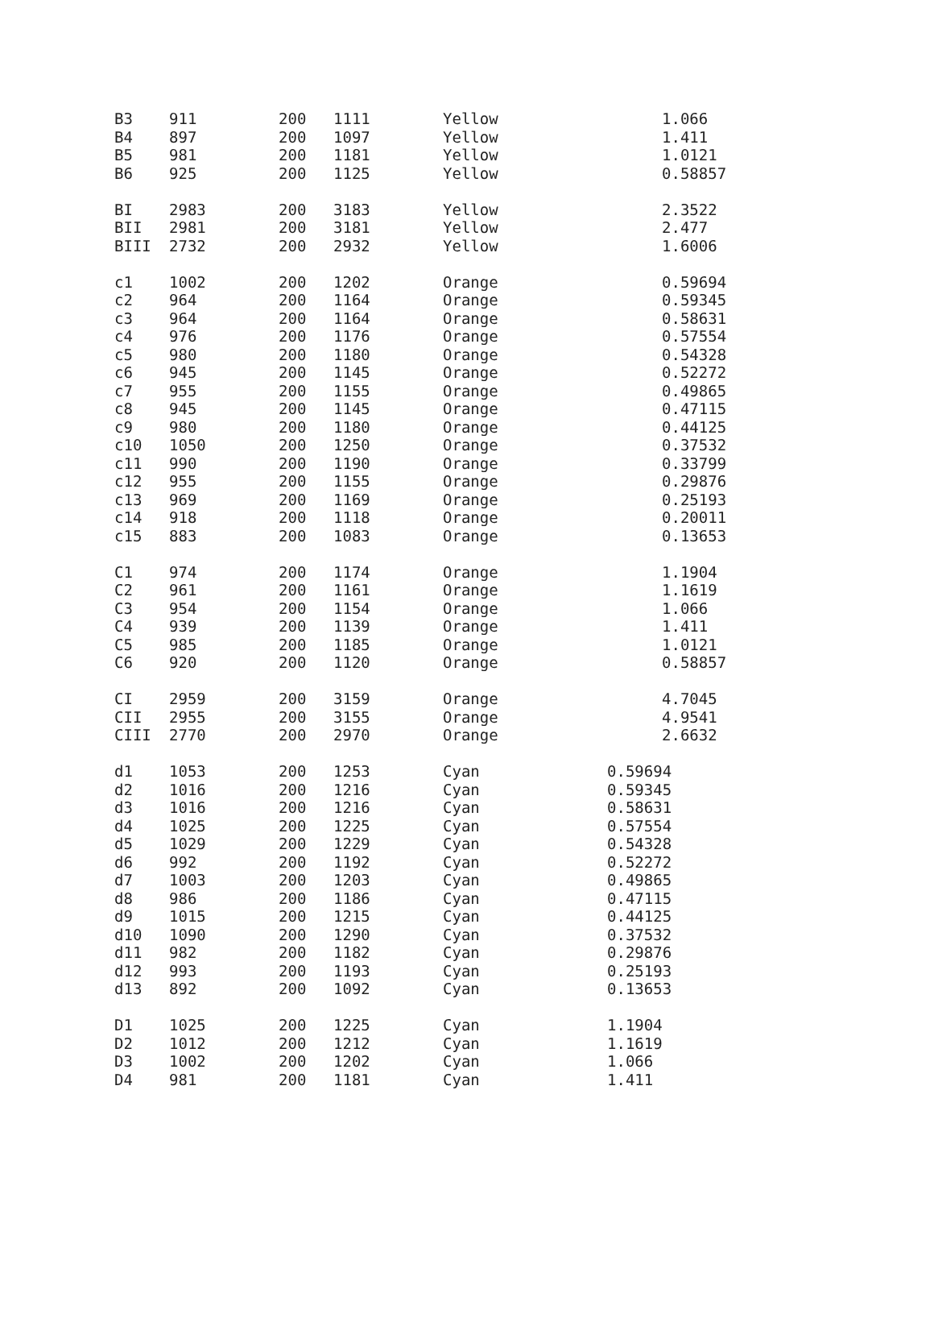| B3 | 911 | 200 | 1111 | Yellow | 1.066 |
| B4 | 897 | 200 | 1097 | Yellow | 1.411 |
| B5 | 981 | 200 | 1181 | Yellow | 1.0121 |
| B6 | 925 | 200 | 1125 | Yellow | 0.58857 |
| BI | 2983 | 200 | 3183 | Yellow | 2.3522 |
| BII | 2981 | 200 | 3181 | Yellow | 2.477 |
| BIII | 2732 | 200 | 2932 | Yellow | 1.6006 |
| c1 | 1002 | 200 | 1202 | Orange | 0.59694 |
| c2 | 964 | 200 | 1164 | Orange | 0.59345 |
| c3 | 964 | 200 | 1164 | Orange | 0.58631 |
| c4 | 976 | 200 | 1176 | Orange | 0.57554 |
| c5 | 980 | 200 | 1180 | Orange | 0.54328 |
| c6 | 945 | 200 | 1145 | Orange | 0.52272 |
| c7 | 955 | 200 | 1155 | Orange | 0.49865 |
| c8 | 945 | 200 | 1145 | Orange | 0.47115 |
| c9 | 980 | 200 | 1180 | Orange | 0.44125 |
| c10 | 1050 | 200 | 1250 | Orange | 0.37532 |
| c11 | 990 | 200 | 1190 | Orange | 0.33799 |
| c12 | 955 | 200 | 1155 | Orange | 0.29876 |
| c13 | 969 | 200 | 1169 | Orange | 0.25193 |
| c14 | 918 | 200 | 1118 | Orange | 0.20011 |
| c15 | 883 | 200 | 1083 | Orange | 0.13653 |
| C1 | 974 | 200 | 1174 | Orange | 1.1904 |
| C2 | 961 | 200 | 1161 | Orange | 1.1619 |
| C3 | 954 | 200 | 1154 | Orange | 1.066 |
| C4 | 939 | 200 | 1139 | Orange | 1.411 |
| C5 | 985 | 200 | 1185 | Orange | 1.0121 |
| C6 | 920 | 200 | 1120 | Orange | 0.58857 |
| CI | 2959 | 200 | 3159 | Orange | 4.7045 |
| CII | 2955 | 200 | 3155 | Orange | 4.9541 |
| CIII | 2770 | 200 | 2970 | Orange | 2.6632 |
| d1 | 1053 | 200 | 1253 | Cyan | 0.59694 |
| d2 | 1016 | 200 | 1216 | Cyan | 0.59345 |
| d3 | 1016 | 200 | 1216 | Cyan | 0.58631 |
| d4 | 1025 | 200 | 1225 | Cyan | 0.57554 |
| d5 | 1029 | 200 | 1229 | Cyan | 0.54328 |
| d6 | 992 | 200 | 1192 | Cyan | 0.52272 |
| d7 | 1003 | 200 | 1203 | Cyan | 0.49865 |
| d8 | 986 | 200 | 1186 | Cyan | 0.47115 |
| d9 | 1015 | 200 | 1215 | Cyan | 0.44125 |
| d10 | 1090 | 200 | 1290 | Cyan | 0.37532 |
| d11 | 982 | 200 | 1182 | Cyan | 0.29876 |
| d12 | 993 | 200 | 1193 | Cyan | 0.25193 |
| d13 | 892 | 200 | 1092 | Cyan | 0.13653 |
| D1 | 1025 | 200 | 1225 | Cyan | 1.1904 |
| D2 | 1012 | 200 | 1212 | Cyan | 1.1619 |
| D3 | 1002 | 200 | 1202 | Cyan | 1.066 |
| D4 | 981 | 200 | 1181 | Cyan | 1.411 |